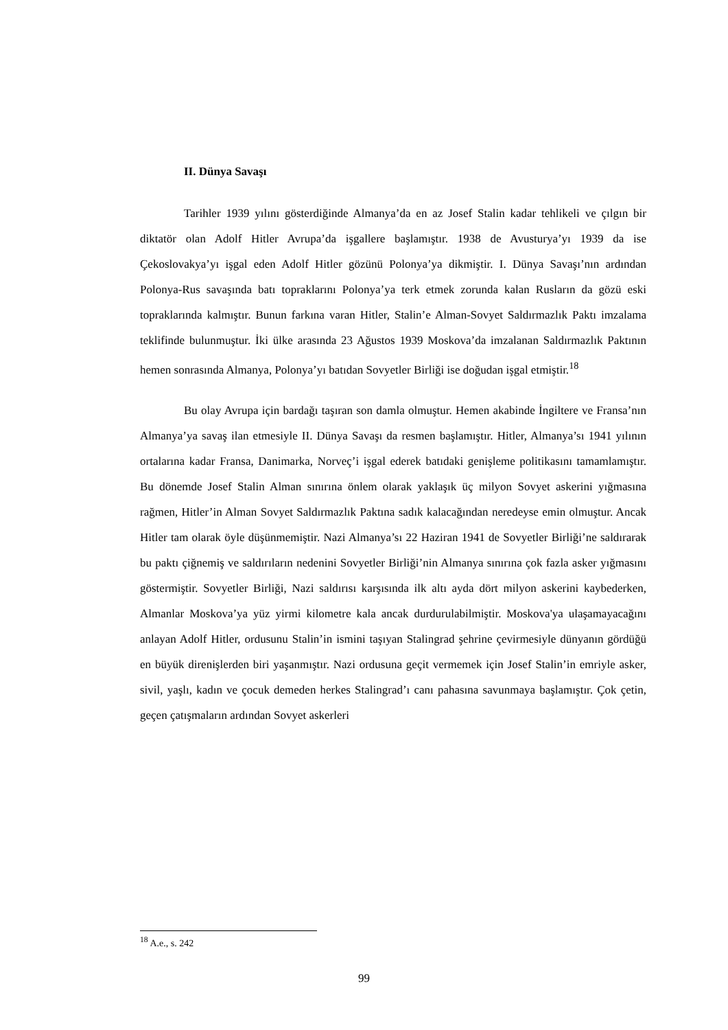II. Dünya Savaşı
Tarihler 1939 yılını gösterdiğinde Almanya’da en az Josef Stalin kadar tehlikeli ve çılgın bir diktatör olan Adolf Hitler Avrupa’da işgallere başlamıştır. 1938 de Avusturya’yı 1939 da ise Çekoslovakya’yı işgal eden Adolf Hitler gözünü Polonya’ya dikmiştir. I. Dünya Savaşı’nın ardından Polonya-Rus savaşında batı topraklarını Polonya’ya terk etmek zorunda kalan Rusların da gözü eski topraklarında kalmıştır. Bunun farkına varan Hitler, Stalin’e Alman-Sovyet Saldırmazlık Paktı imzalama teklifinde bulunmuştur. İki ülke arasında 23 Ağustos 1939 Moskova’da imzalanan Saldırmazlık Paktının hemen sonrasında Almanya, Polonya’yı batıdan Sovyetler Birliği ise doğudan işgal etmiştir.<sup>18</sup>
Bu olay Avrupa için bardağı taşıran son damla olmuştur. Hemen akabinde İngiltere ve Fransa’nın Almanya’ya savaş ilan etmesiyle II. Dünya Savaşı da resmen başlamıştır. Hitler, Almanya’sı 1941 yılının ortalarına kadar Fransa, Danimarka, Norveç’i işgal ederek batıdaki genişleme politikasını tamamlamıştır. Bu dönemde Josef Stalin Alman sınırına önlem olarak yaklaşık üç milyon Sovyet askerini yığmasına rağmen, Hitler’in Alman Sovyet Saldırmazlık Paktına sadık kalacağından neredeyse emin olmuştur. Ancak Hitler tam olarak öyle düşünmemiştir. Nazi Almanya’sı 22 Haziran 1941 de Sovyetler Birliği’ne saldırarak bu paktı çiğnemiş ve saldırıların nedenini Sovyetler Birliği’nin Almanya sınırına çok fazla asker yığmasını göstermiştir. Sovyetler Birliği, Nazi saldırısı karşısında ilk altı ayda dört milyon askerini kaybederken, Almanlar Moskova’ya yüz yirmi kilometre kala ancak durdurulabilmiştir. Moskova'ya ulaşamayacağını anlayan Adolf Hitler, ordusunu Stalin’in ismini taşıyan Stalingrad şehrine çevirmesiyle dünyanın gördüğü en büyük direnişlerden biri yaşanmıştır. Nazi ordusuna geçit vermemek için Josef Stalin’in emriyle asker, sivil, yaşlı, kadın ve çocuk demeden herkes Stalingrad’ı canı pahasına savunmaya başlamıştır. Çok çetin, geçen çatışmaların ardından Sovyet askerleri
<sup>18</sup> A.e., s. 242
99